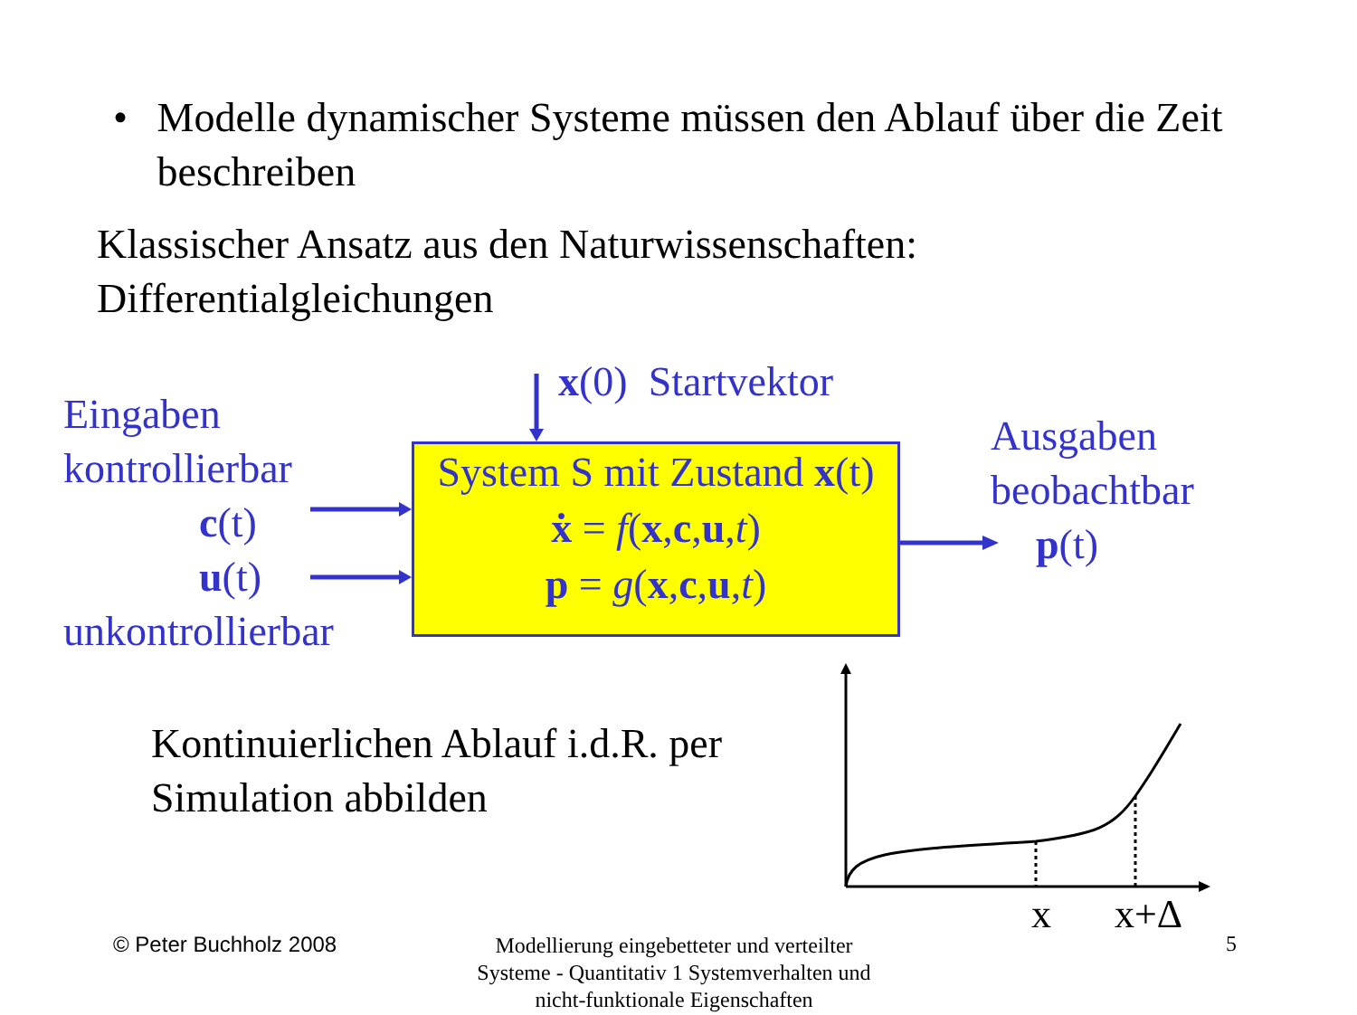• Modelle dynamischer Systeme müssen den Ablauf über die Zeit beschreiben
Klassischer Ansatz aus den Naturwissenschaften:
Differentialgleichungen
x(0) Startvektor
Eingaben
kontrollierbar
c(t)
u(t)
unkontrollierbar
System S mit Zustand x(t)
ẋ = f(x,c,u,t)
p = g(x,c,u,t)
Ausgaben
beobachtbar
p(t)
Kontinuierlichen Ablauf i.d.R. per
Simulation abbilden
x x+Δ
© Peter Buchholz 2008
Modellierung eingebetteter und verteilter Systeme - Quantitativ 1 Systemverhalten und nicht-funktionale Eigenschaften
5